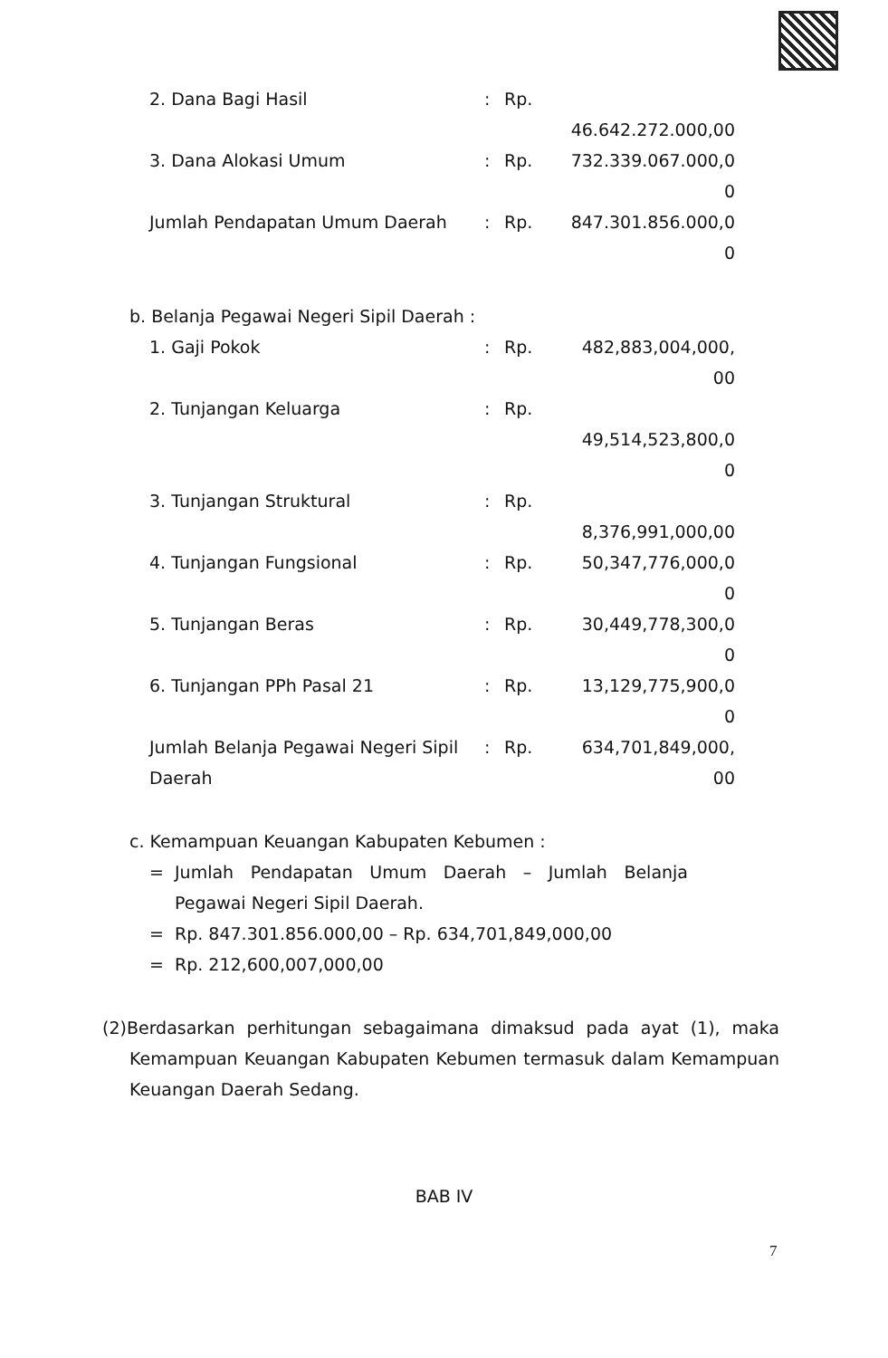| 2. Dana Bagi Hasil | : | Rp. | 46.642.272.000,00 |
| 3. Dana Alokasi Umum | : | Rp. | 732.339.067.000,0 0 |
| Jumlah Pendapatan Umum Daerah | : | Rp. | 847.301.856.000,0 0 |
b. Belanja Pegawai Negeri Sipil Daerah :
| 1. Gaji Pokok | : | Rp. | 482,883,004,000, 00 |
| 2. Tunjangan Keluarga | : | Rp. | 49,514,523,800,0 0 |
| 3. Tunjangan Struktural | : | Rp. | 8,376,991,000,00 |
| 4. Tunjangan Fungsional | : | Rp. | 50,347,776,000,0 0 |
| 5. Tunjangan Beras | : | Rp. | 30,449,778,300,0 0 |
| 6. Tunjangan PPh Pasal 21 | : | Rp. | 13,129,775,900,0 0 |
| Jumlah Belanja Pegawai Negeri Sipil Daerah | : | Rp. | 634,701,849,000, 00 |
c. Kemampuan Keuangan Kabupaten Kebumen :
| = | Jumlah Pendapatan Umum Daerah – Jumlah Belanja Pegawai Negeri Sipil Daerah. |
| = | Rp. 847.301.856.000,00 – Rp. 634,701,849,000,00 |
| = | Rp. 212,600,007,000,00 |
(2)Berdasarkan perhitungan sebagaimana dimaksud pada ayat (1), maka Kemampuan Keuangan Kabupaten Kebumen termasuk dalam Kemampuan Keuangan Daerah Sedang.
BAB IV
7